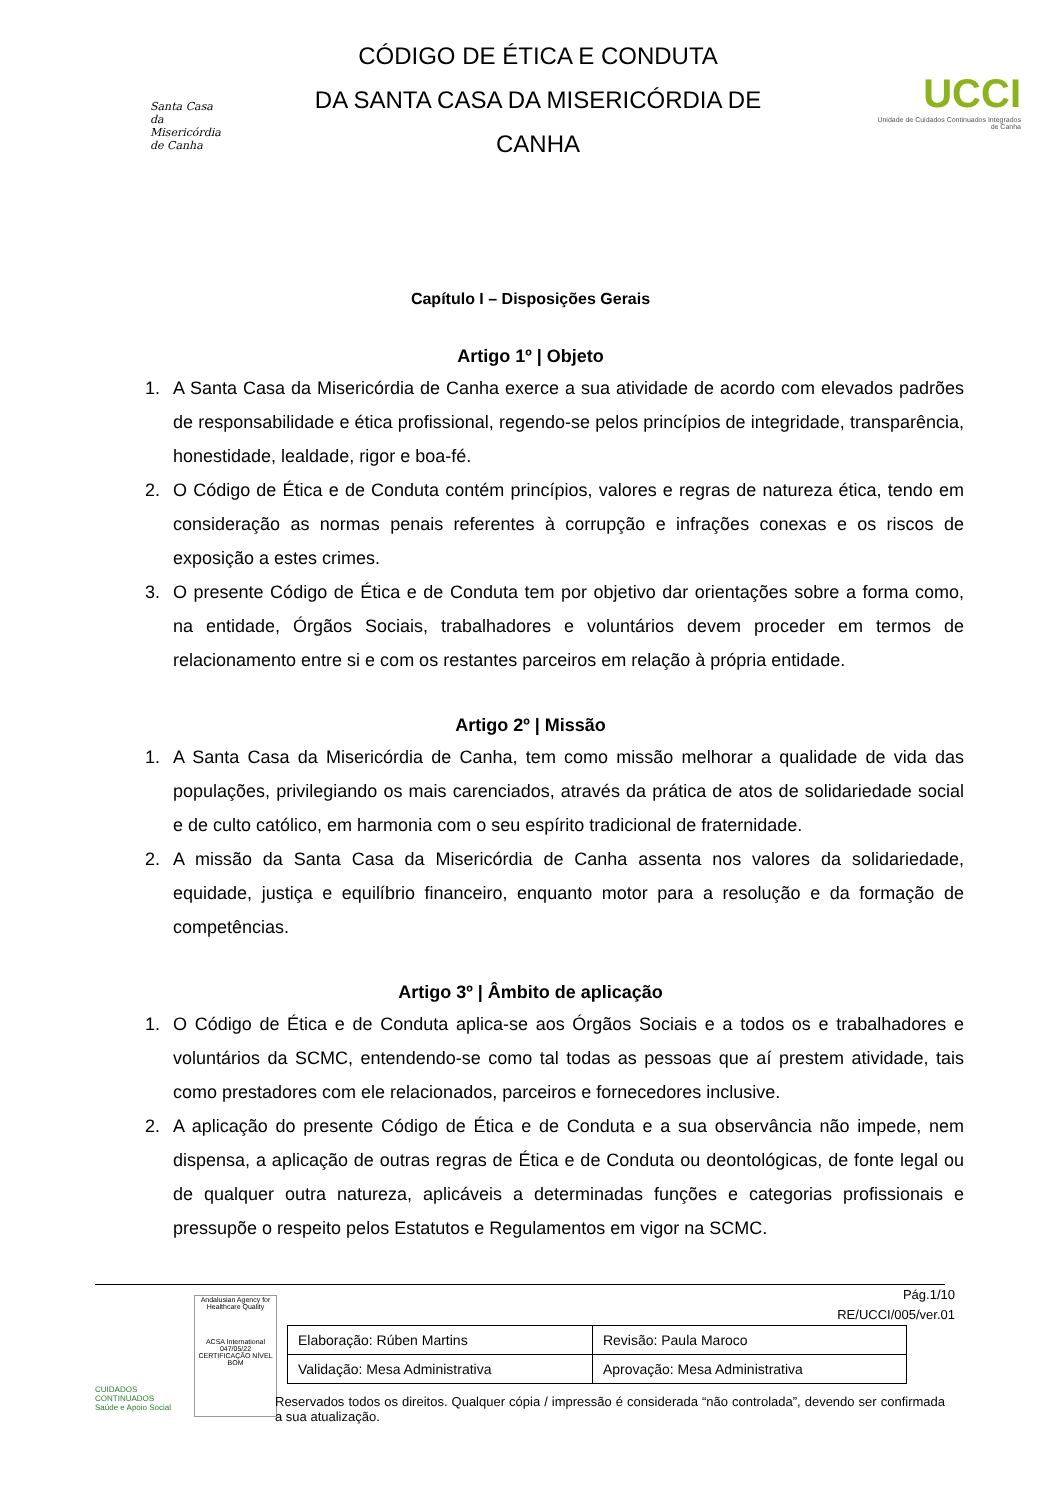Santa Casa
da Misericórdia
de Canha
CÓDIGO DE ÉTICA E CONDUTA
DA SANTA CASA DA MISERICÓRDIA DE
CANHA
UCCI
Unidade de Cuidados Continuados Integrados
de Canha
Capítulo I – Disposições Gerais
Artigo 1º | Objeto
1. A Santa Casa da Misericórdia de Canha exerce a sua atividade de acordo com elevados padrões de responsabilidade e ética profissional, regendo-se pelos princípios de integridade, transparência, honestidade, lealdade, rigor e boa-fé.
2. O Código de Ética e de Conduta contém princípios, valores e regras de natureza ética, tendo em consideração as normas penais referentes à corrupção e infrações conexas e os riscos de exposição a estes crimes.
3. O presente Código de Ética e de Conduta tem por objetivo dar orientações sobre a forma como, na entidade, Órgãos Sociais, trabalhadores e voluntários devem proceder em termos de relacionamento entre si e com os restantes parceiros em relação à própria entidade.
Artigo 2º | Missão
1. A Santa Casa da Misericórdia de Canha, tem como missão melhorar a qualidade de vida das populações, privilegiando os mais carenciados, através da prática de atos de solidariedade social e de culto católico, em harmonia com o seu espírito tradicional de fraternidade.
2. A missão da Santa Casa da Misericórdia de Canha assenta nos valores da solidariedade, equidade, justiça e equilíbrio financeiro, enquanto motor para a resolução e da formação de competências.
Artigo 3º | Âmbito de aplicação
1. O Código de Ética e de Conduta aplica-se aos Órgãos Sociais e a todos os e trabalhadores e voluntários da SCMC, entendendo-se como tal todas as pessoas que aí prestem atividade, tais como prestadores com ele relacionados, parceiros e fornecedores inclusive.
2. A aplicação do presente Código de Ética e de Conduta e a sua observância não impede, nem dispensa, a aplicação de outras regras de Ética e de Conduta ou deontológicas, de fonte legal ou de qualquer outra natureza, aplicáveis a determinadas funções e categorias profissionais e pressupõe o respeito pelos Estatutos e Regulamentos em vigor na SCMC.
Pág.1/10
RE/UCCI/005/ver.01
CUIDADOS CONTINUADOS
Saúde e Apoio Social
Andalusian Agency for Healthcare Quality
ACSA International
047/05/22 CERTIFICAÇÃO NÍVEL BOM
| Elaboração: Rúben Martins | Revisão: Paula Maroco |
| Validação: Mesa Administrativa | Aprovação: Mesa Administrativa |
Reservados todos os direitos. Qualquer cópia / impressão é considerada “não controlada”, devendo ser confirmada a sua atualização.